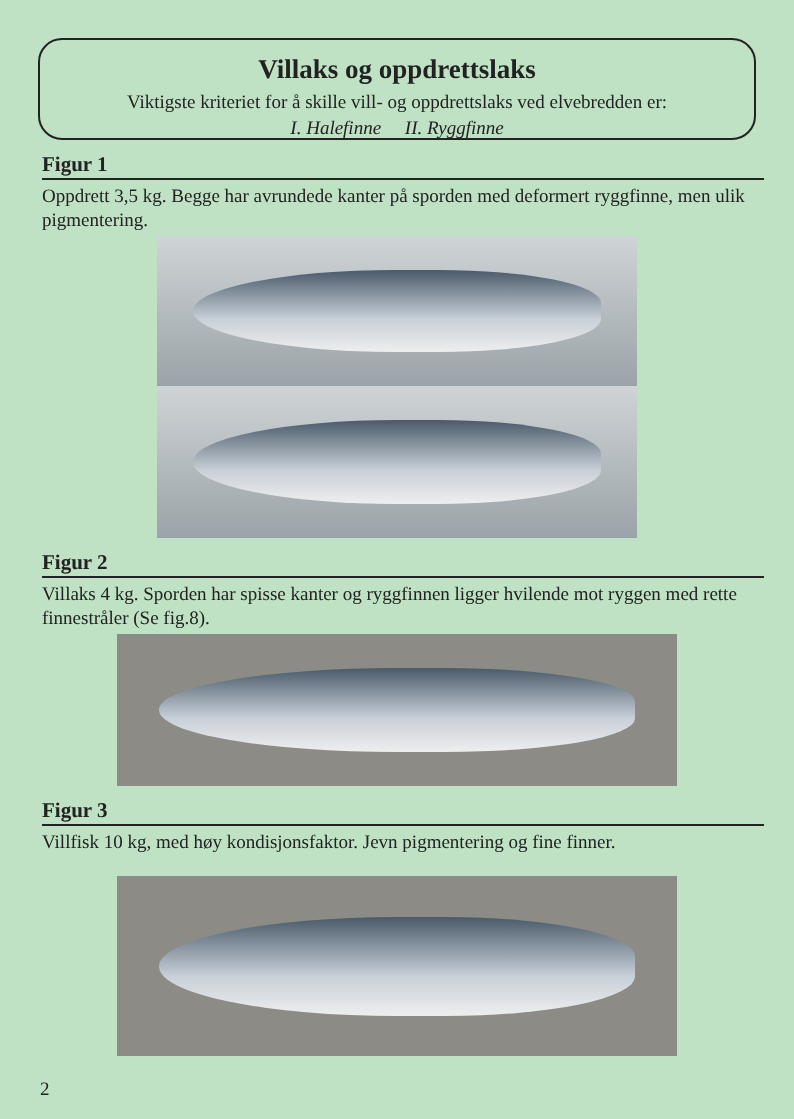Villaks og oppdrettslaks
Viktigste kriteriet for å skille vill- og oppdrettslaks ved elvebredden er:
I. Halefinne II. Ryggfinne
Figur 1
Oppdrett 3,5 kg. Begge har avrundede kanter på sporden med deformert ryggfinne, men ulik pigmentering.
Figur 2
Villaks 4 kg. Sporden har spisse kanter og ryggfinnen ligger hvilende mot ryggen med rette finnestråler (Se fig.8).
Figur 3
Villfisk 10 kg, med høy kondisjonsfaktor. Jevn pigmentering og fine finner.
2